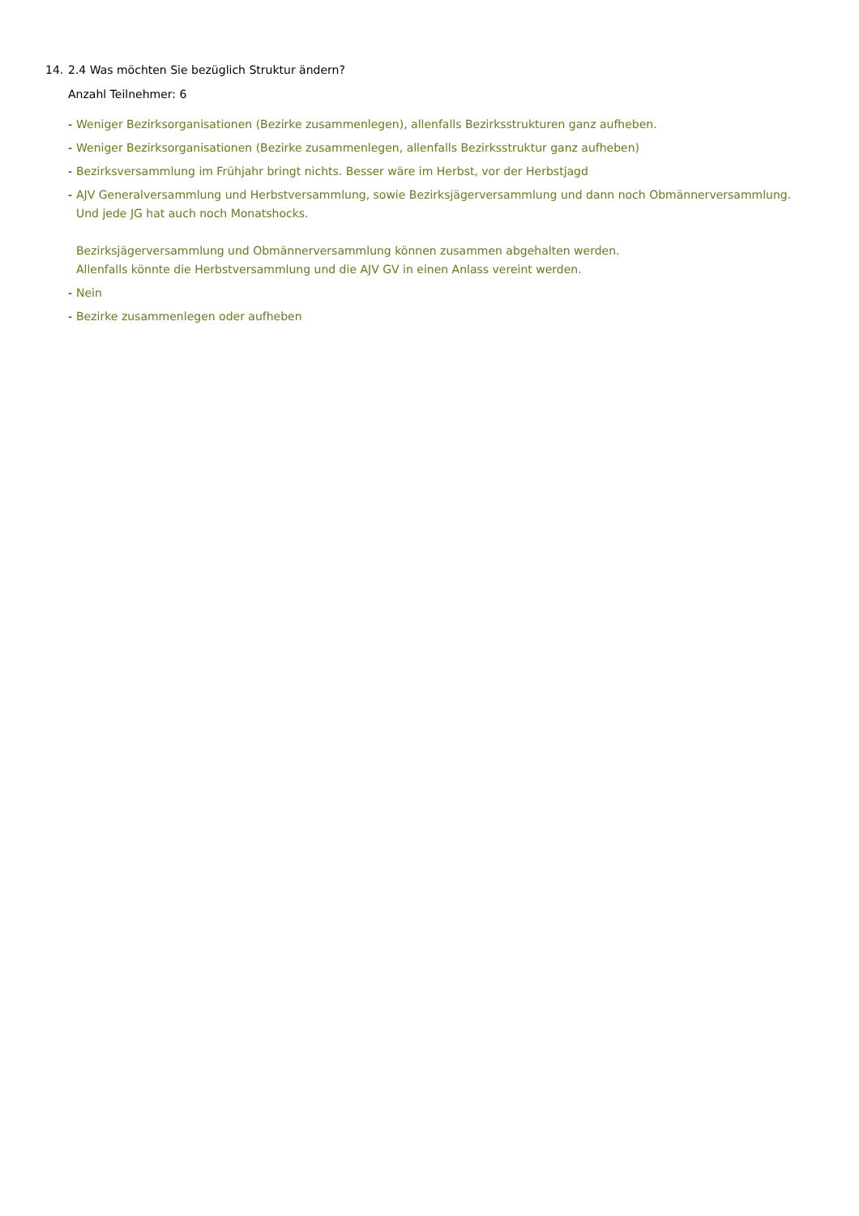14. 2.4 Was möchten Sie bezüglich Struktur ändern?
Anzahl Teilnehmer: 6
- Weniger Bezirksorganisationen (Bezirke zusammenlegen), allenfalls Bezirksstrukturen ganz aufheben.
- Weniger Bezirksorganisationen (Bezirke zusammenlegen, allenfalls Bezirksstruktur ganz aufheben)
- Bezirksversammlung im Frühjahr bringt nichts. Besser wäre im Herbst, vor der Herbstjagd
- AJV Generalversammlung und Herbstversammlung, sowie Bezirksjägerversammlung und dann noch Obmännerversammlung. Und jede JG hat auch noch Monatshocks.
Bezirksjägerversammlung und Obmännerversammlung können zusammen abgehalten werden.
Allenfalls könnte die Herbstversammlung und die AJV GV in einen Anlass vereint werden.
- Nein
- Bezirke zusammenlegen oder aufheben